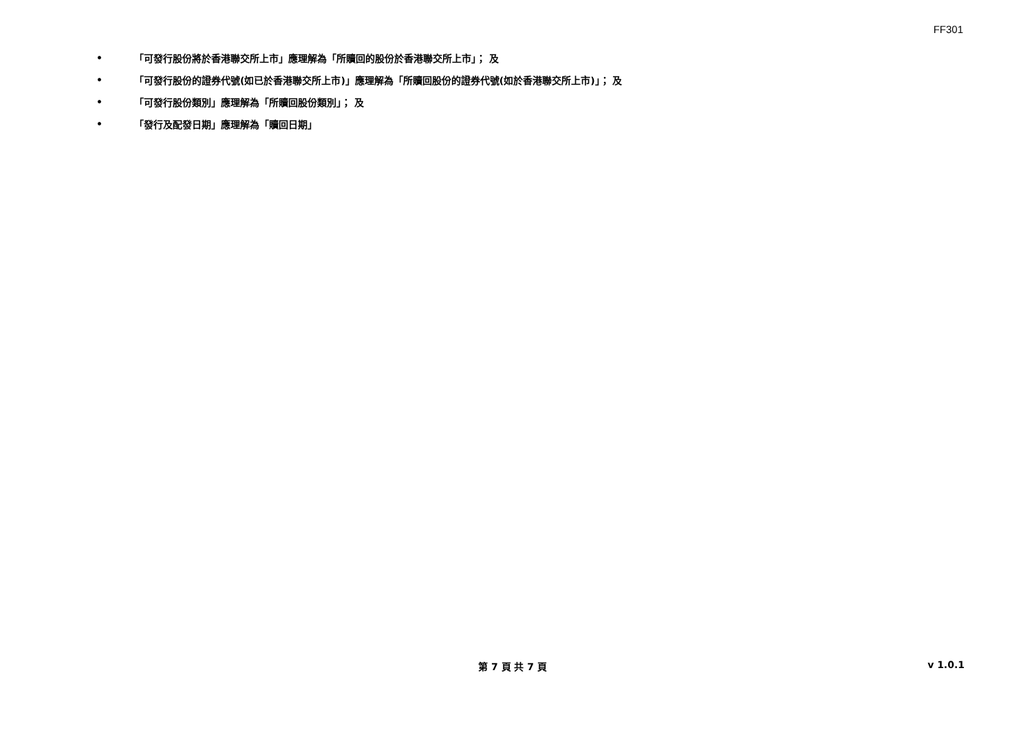FF301
• 「可發行股份將於香港聯交所上市」應理解為「所贖回的股份於香港聯交所上市」； 及
• 「可發行股份的證券代號(如已於香港聯交所上市)」應理解為「所贖回股份的證券代號(如於香港聯交所上市)」； 及
• 「可發行股份類別」應理解為「所贖回股份類別」； 及
• 「發行及配發日期」應理解為「贖回日期」
第 7 頁 共 7 頁
v 1.0.1